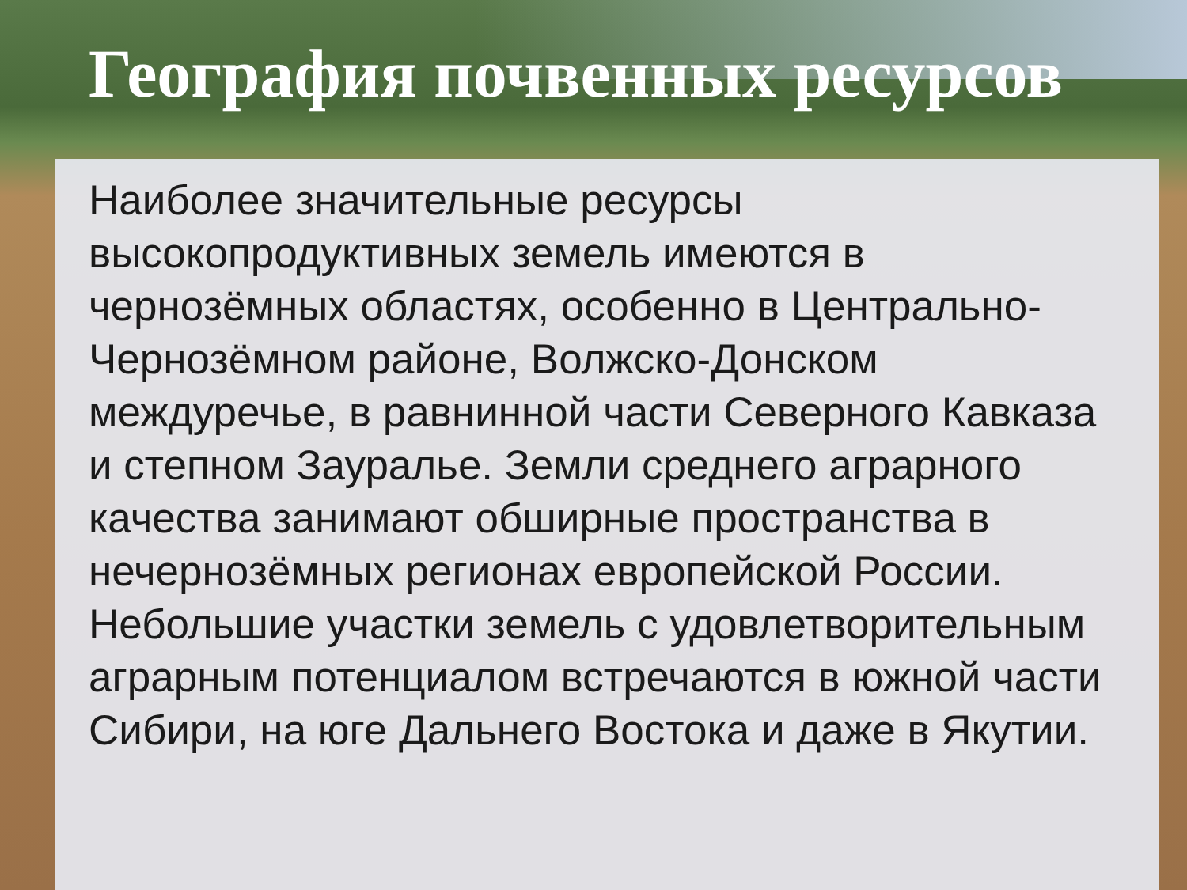География почвенных ресурсов
Наиболее значительные ресурсы высокопродуктивных земель имеются в чернозёмных областях, особенно в Центрально-Чернозёмном районе, Волжско-Донском междуречье, в равнинной части Северного Кавказа и степном Зауралье. Земли среднего аграрного качества занимают обширные пространства в нечернозёмных регионах европейской России. Небольшие участки земель с удовлетворительным аграрным потенциалом встречаются в южной части Сибири, на юге Дальнего Востока и даже в Якутии.